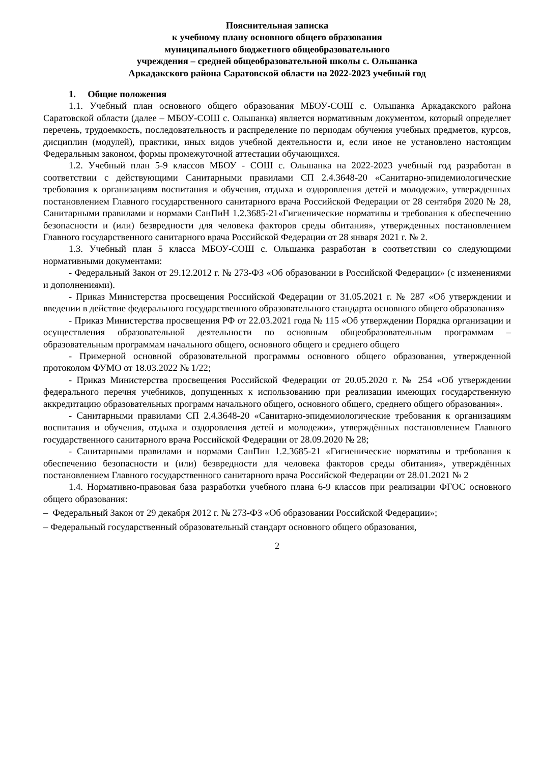Пояснительная записка
к учебному плану основного общего образования
муниципального бюджетного общеобразовательного
учреждения – средней общеобразовательной школы с. Ольшанка
Аркадакского района Саратовской области на 2022-2023 учебный год
1. Общие положения
1.1. Учебный план основного общего образования МБОУ-СОШ с. Ольшанка Аркадакского района Саратовской области (далее – МБОУ-СОШ с. Ольшанка) является нормативным документом, который определяет перечень, трудоемкость, последовательность и распределение по периодам обучения учебных предметов, курсов, дисциплин (модулей), практики, иных видов учебной деятельности и, если иное не установлено настоящим Федеральным законом, формы промежуточной аттестации обучающихся.
1.2. Учебный план 5-9 классов МБОУ - СОШ с. Ольшанка на 2022-2023 учебный год разработан в соответствии с действующими Санитарными правилами СП 2.4.3648-20 «Санитарно-эпидемиологические требования к организациям воспитания и обучения, отдыха и оздоровления детей и молодежи», утвержденных постановлением Главного государственного санитарного врача Российской Федерации от 28 сентября 2020 № 28, Санитарными правилами и нормами СанПиН 1.2.3685-21«Гигиенические нормативы и требования к обеспечению безопасности и (или) безвредности для человека факторов среды обитания», утвержденных постановлением Главного государственного санитарного врача Российской Федерации от 28 января 2021 г. № 2.
1.3. Учебный план 5 класса МБОУ-СОШ с. Ольшанка разработан в соответствии со следующими нормативными документами:
- Федеральный Закон от 29.12.2012 г. № 273-ФЗ «Об образовании в Российской Федерации» (с изменениями и дополнениями).
- Приказ Министерства просвещения Российской Федерации от 31.05.2021 г. № 287 «Об утверждении и введении в действие федерального государственного образовательного стандарта основного общего образования»
- Приказ Министерства просвещения РФ от 22.03.2021 года № 115 «Об утверждении Порядка организации и осуществления образовательной деятельности по основным общеобразовательным программам – образовательным программам начального общего, основного общего и среднего общего
- Примерной основной образовательной программы основного общего образования, утвержденной протоколом ФУМО от 18.03.2022 № 1/22;
- Приказ Министерства просвещения Российской Федерации от 20.05.2020 г. № 254 «Об утверждении федерального перечня учебников, допущенных к использованию при реализации имеющих государственную аккредитацию образовательных программ начального общего, основного общего, среднего общего образования».
- Санитарными правилами СП 2.4.3648-20 «Санитарно-эпидемиологические требования к организациям воспитания и обучения, отдыха и оздоровления детей и молодежи», утверждённых постановлением Главного государственного санитарного врача Российской Федерации от 28.09.2020 № 28;
- Санитарными правилами и нормами СанПин 1.2.3685-21 «Гигиенические нормативы и требования к обеспечению безопасности и (или) безвредности для человека факторов среды обитания», утверждённых постановлением Главного государственного санитарного врача Российской Федерации от 28.01.2021 № 2
1.4. Нормативно-правовая база разработки учебного плана 6-9 классов при реализации ФГОС основного общего образования:
– Федеральный Закон от 29 декабря 2012 г. № 273-ФЗ «Об образовании Российской Федерации»;
– Федеральный государственный образовательный стандарт основного общего образования,
2